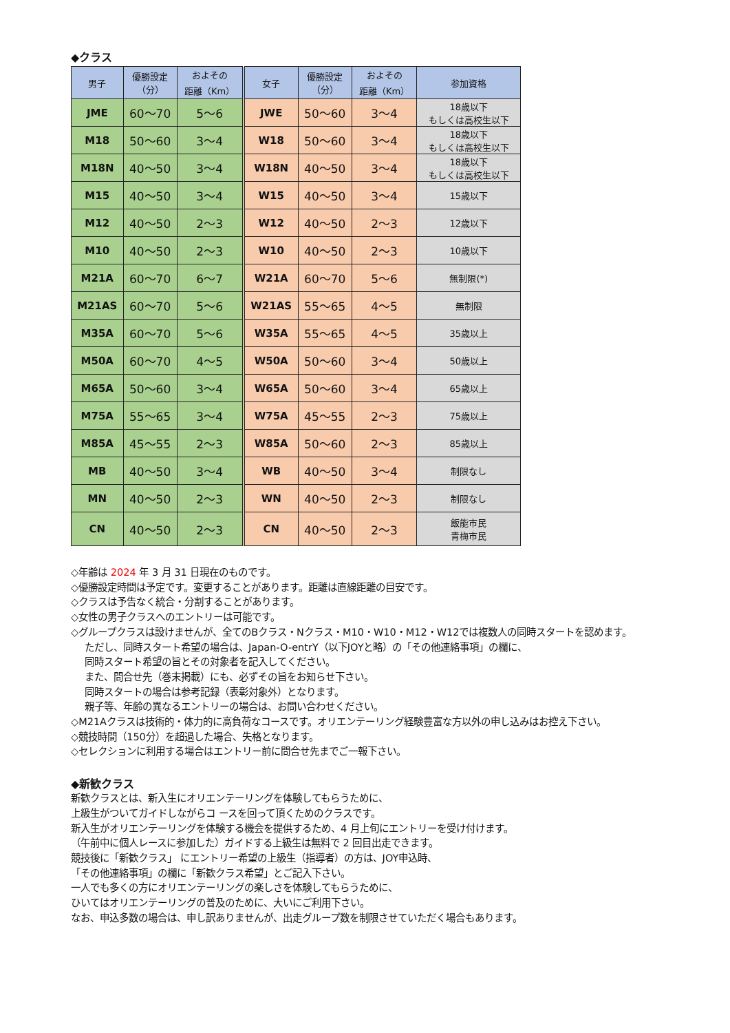◆クラス
| 男子 | 優勝設定 （分） | およその 距離（Km） | 女子 | 優勝設定 （分） | およその 距離（Km） | 参加資格 |
| --- | --- | --- | --- | --- | --- | --- |
| JME | 60～70 | 5～6 | JWE | 50～60 | 3～4 | 18歳以下 もしくは高校生以下 |
| M18 | 50～60 | 3～4 | W18 | 50～60 | 3～4 | 18歳以下 もしくは高校生以下 |
| M18N | 40～50 | 3～4 | W18N | 40～50 | 3～4 | 18歳以下 もしくは高校生以下 |
| M15 | 40～50 | 3～4 | W15 | 40～50 | 3～4 | 15歳以下 |
| M12 | 40～50 | 2～3 | W12 | 40～50 | 2～3 | 12歳以下 |
| M10 | 40～50 | 2～3 | W10 | 40～50 | 2～3 | 10歳以下 |
| M21A | 60～70 | 6～7 | W21A | 60～70 | 5～6 | 無制限(*) |
| M21AS | 60～70 | 5～6 | W21AS | 55～65 | 4～5 | 無制限 |
| M35A | 60～70 | 5～6 | W35A | 55～65 | 4～5 | 35歳以上 |
| M50A | 60～70 | 4～5 | W50A | 50～60 | 3～4 | 50歳以上 |
| M65A | 50～60 | 3～4 | W65A | 50～60 | 3～4 | 65歳以上 |
| M75A | 55～65 | 3～4 | W75A | 45～55 | 2～3 | 75歳以上 |
| M85A | 45～55 | 2～3 | W85A | 50～60 | 2～3 | 85歳以上 |
| MB | 40～50 | 3～4 | WB | 40～50 | 3～4 | 制限なし |
| MN | 40～50 | 2～3 | WN | 40～50 | 2～3 | 制限なし |
| CN | 40～50 | 2～3 | CN | 40～50 | 2～3 | 飯能市民 青梅市民 |
◇年齢は 2024 年 3 月 31 日現在のものです。
◇優勝設定時間は予定です。変更することがあります。距離は直線距離の目安です。
◇クラスは予告なく統合・分割することがあります。
◇女性の男子クラスへのエントリーは可能です。
◇グループクラスは設けませんが、全てのBクラス・Nクラス・M10・W10・M12・W12では複数人の同時スタートを認めます。
ただし、同時スタート希望の場合は、Japan-O-entrY（以下JOYと略）の「その他連絡事項」の欄に、
同時スタート希望の旨とその対象者を記入してください。
また、問合せ先（巻末掲載）にも、必ずその旨をお知らせ下さい。
同時スタートの場合は参考記録（表彰対象外）となります。
親子等、年齢の異なるエントリーの場合は、お問い合わせください。
◇M21Aクラスは技術的・体力的に高負荷なコースです。オリエンテーリング経験豊富な方以外の申し込みはお控え下さい。
◇競技時間（150分）を超過した場合、失格となります。
◇セレクションに利用する場合はエントリー前に問合せ先までご一報下さい。
◆新歓クラス
新歓クラスとは、新入生にオリエンテーリングを体験してもらうために、
上級生がついてガイドしながらコ ースを回って頂くためのクラスです。
新入生がオリエンテーリングを体験する機会を提供するため、4 月上旬にエントリーを受け付けます。
（午前中に個人レースに参加した）ガイドする上級生は無料で 2 回目出走できます。
競技後に「新歓クラス」 にエントリー希望の上級生（指導者）の方は、JOY申込時、
「その他連絡事項」の欄に「新歓クラス希望」とご記入下さい。
一人でも多くの方にオリエンテーリングの楽しさを体験してもらうために、
ひいてはオリエンテーリングの普及のために、大いにご利用下さい。
なお、申込多数の場合は、申し訳ありませんが、出走グループ数を制限させていただく場合もあります。